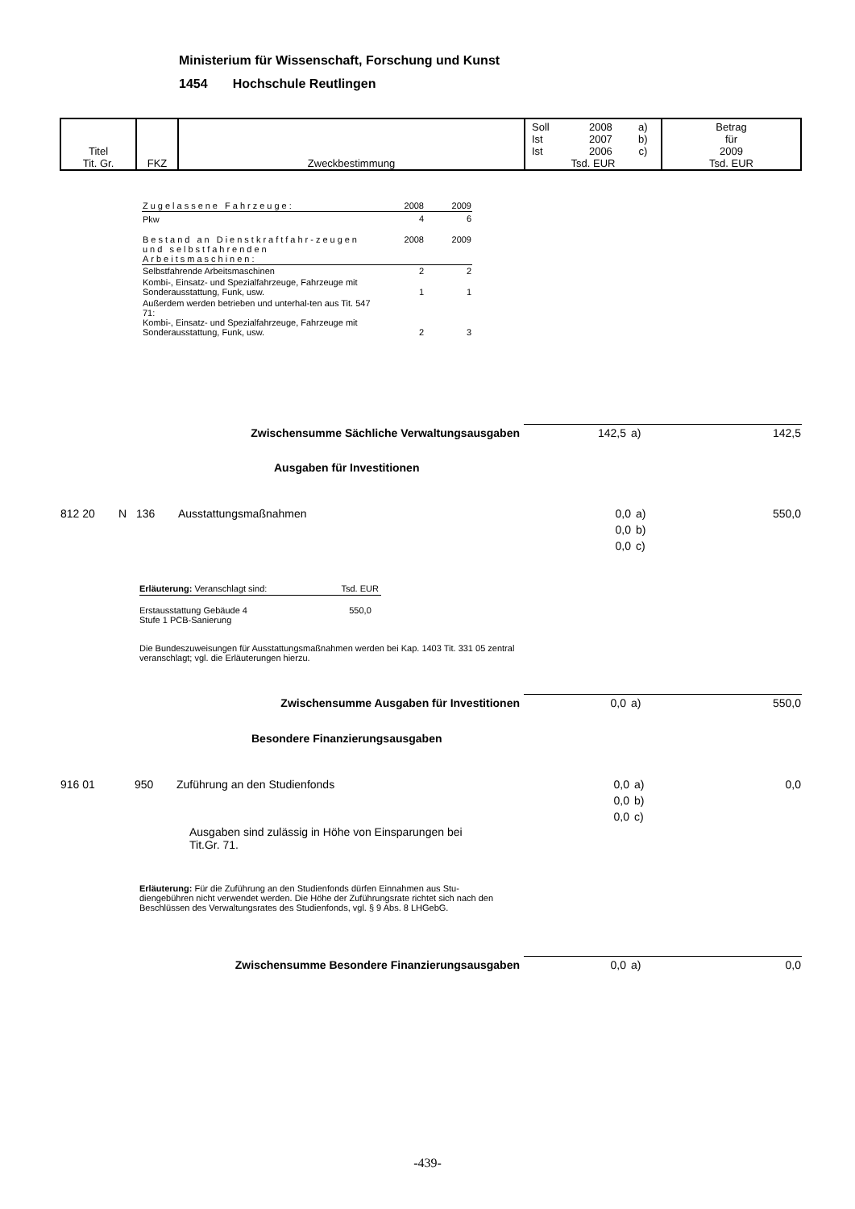Ministerium für Wissenschaft, Forschung und Kunst
1454 Hochschule Reutlingen
| Titel Tit. Gr. | FKZ | Zweckbestimmung | / Soll Ist Ist / 2008 2007 2006 / a) b) c) / Tsd. EUR | Betrag für 2009 Tsd. EUR |
| Zugelassene Fahrzeuge: | 2008 | 2009 |
| Pkw | 4 | 6 |
| Bestand an Dienstkraftfahr-zeugen und selbstfahrenden Arbeitsmaschinen: | 2008 | 2009 |
| Selbstfahrende Arbeitsmaschinen | 2 | 2 |
| Kombi-, Einsatz- und Spezialfahrzeuge, Fahrzeuge mit Sonderausstattung, Funk, usw. | 1 | 1 |
| Außerdem werden betrieben und unterhal-ten aus Tit. 547 71: Kombi-, Einsatz- und Spezialfahrzeuge, Fahrzeuge mit Sonderausstattung, Funk, usw. | 2 | 3 |
| Zwischensumme Sächliche Verwaltungsausgaben | 142,5 | a) | 142,5 |
Ausgaben für Investitionen
| 812 20 | N | 136 | Ausstattungsmaßnahmen | 0,0 0,0 0,0 | a) b) c) | 550,0 |
Erläuterung: Veranschlagt sind: Tsd. EUR
Erstausstattung Gebäude 4 550,0
Stufe 1 PCB-Sanierung
Die Bundeszuweisungen für Ausstattungsmaßnahmen werden bei Kap. 1403 Tit. 331 05 zentral veranschlagt; vgl. die Erläuterungen hierzu.
| Zwischensumme Ausgaben für Investitionen | 0,0 | a) | 550,0 |
Besondere Finanzierungsausgaben
| 916 01 | 950 | Zuführung an den Studienfonds | 0,0 0,0 0,0 | a) b) c) | 0,0 |
Ausgaben sind zulässig in Höhe von Einsparungen bei Tit.Gr. 71.
Erläuterung: Für die Zuführung an den Studienfonds dürfen Einnahmen aus Stu-diengebühren nicht verwendet werden. Die Höhe der Zuführungsrate richtet sich nach den Beschlüssen des Verwaltungsrates des Studienfonds, vgl. § 9 Abs. 8 LHGebG.
| Zwischensumme Besondere Finanzierungsausgaben | 0,0 | a) | 0,0 |
-439-